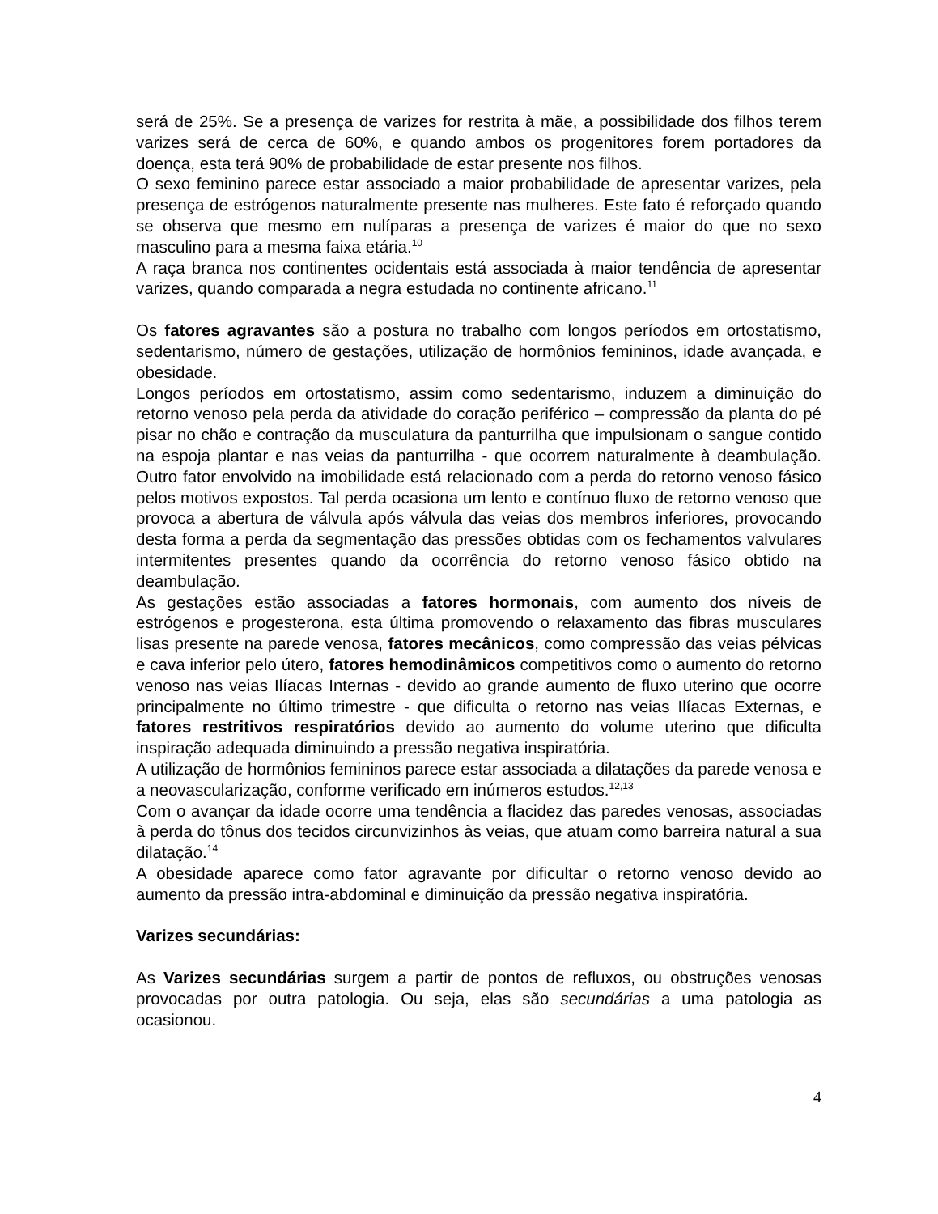será de 25%. Se a presença de varizes for restrita à mãe, a possibilidade dos filhos terem varizes será de cerca de 60%, e quando ambos os progenitores forem portadores da doença, esta terá 90% de probabilidade de estar presente nos filhos.
O sexo feminino parece estar associado a maior probabilidade de apresentar varizes, pela presença de estrógenos naturalmente presente nas mulheres. Este fato é reforçado quando se observa que mesmo em nulíparas a presença de varizes é maior do que no sexo masculino para a mesma faixa etária.<sup>10</sup>
A raça branca nos continentes ocidentais está associada à maior tendência de apresentar varizes, quando comparada a negra estudada no continente africano.<sup>11</sup>
Os fatores agravantes são a postura no trabalho com longos períodos em ortostatismo, sedentarismo, número de gestações, utilização de hormônios femininos, idade avançada, e obesidade.
Longos períodos em ortostatismo, assim como sedentarismo, induzem a diminuição do retorno venoso pela perda da atividade do coração periférico – compressão da planta do pé pisar no chão e contração da musculatura da panturrilha que impulsionam o sangue contido na espoja plantar e nas veias da panturrilha - que ocorrem naturalmente à deambulação. Outro fator envolvido na imobilidade está relacionado com a perda do retorno venoso fásico pelos motivos expostos. Tal perda ocasiona um lento e contínuo fluxo de retorno venoso que provoca a abertura de válvula após válvula das veias dos membros inferiores, provocando desta forma a perda da segmentação das pressões obtidas com os fechamentos valvulares intermitentes presentes quando da ocorrência do retorno venoso fásico obtido na deambulação.
As gestações estão associadas a fatores hormonais, com aumento dos níveis de estrógenos e progesterona, esta última promovendo o relaxamento das fibras musculares lisas presente na parede venosa, fatores mecânicos, como compressão das veias pélvicas e cava inferior pelo útero, fatores hemodinâmicos competitivos como o aumento do retorno venoso nas veias Ilíacas Internas - devido ao grande aumento de fluxo uterino que ocorre principalmente no último trimestre - que dificulta o retorno nas veias Ilíacas Externas, e fatores restritivos respiratórios devido ao aumento do volume uterino que dificulta inspiração adequada diminuindo a pressão negativa inspiratória.
A utilização de hormônios femininos parece estar associada a dilatações da parede venosa e a neovascularização, conforme verificado em inúmeros estudos.<sup>12,13</sup>
Com o avançar da idade ocorre uma tendência a flacidez das paredes venosas, associadas à perda do tônus dos tecidos circunvizinhos às veias, que atuam como barreira natural a sua dilatação.<sup>14</sup>
A obesidade aparece como fator agravante por dificultar o retorno venoso devido ao aumento da pressão intra-abdominal e diminuição da pressão negativa inspiratória.
Varizes secundárias:
As Varizes secundárias surgem a partir de pontos de refluxos, ou obstruções venosas provocadas por outra patologia. Ou seja, elas são secundárias a uma patologia as ocasionou.
4